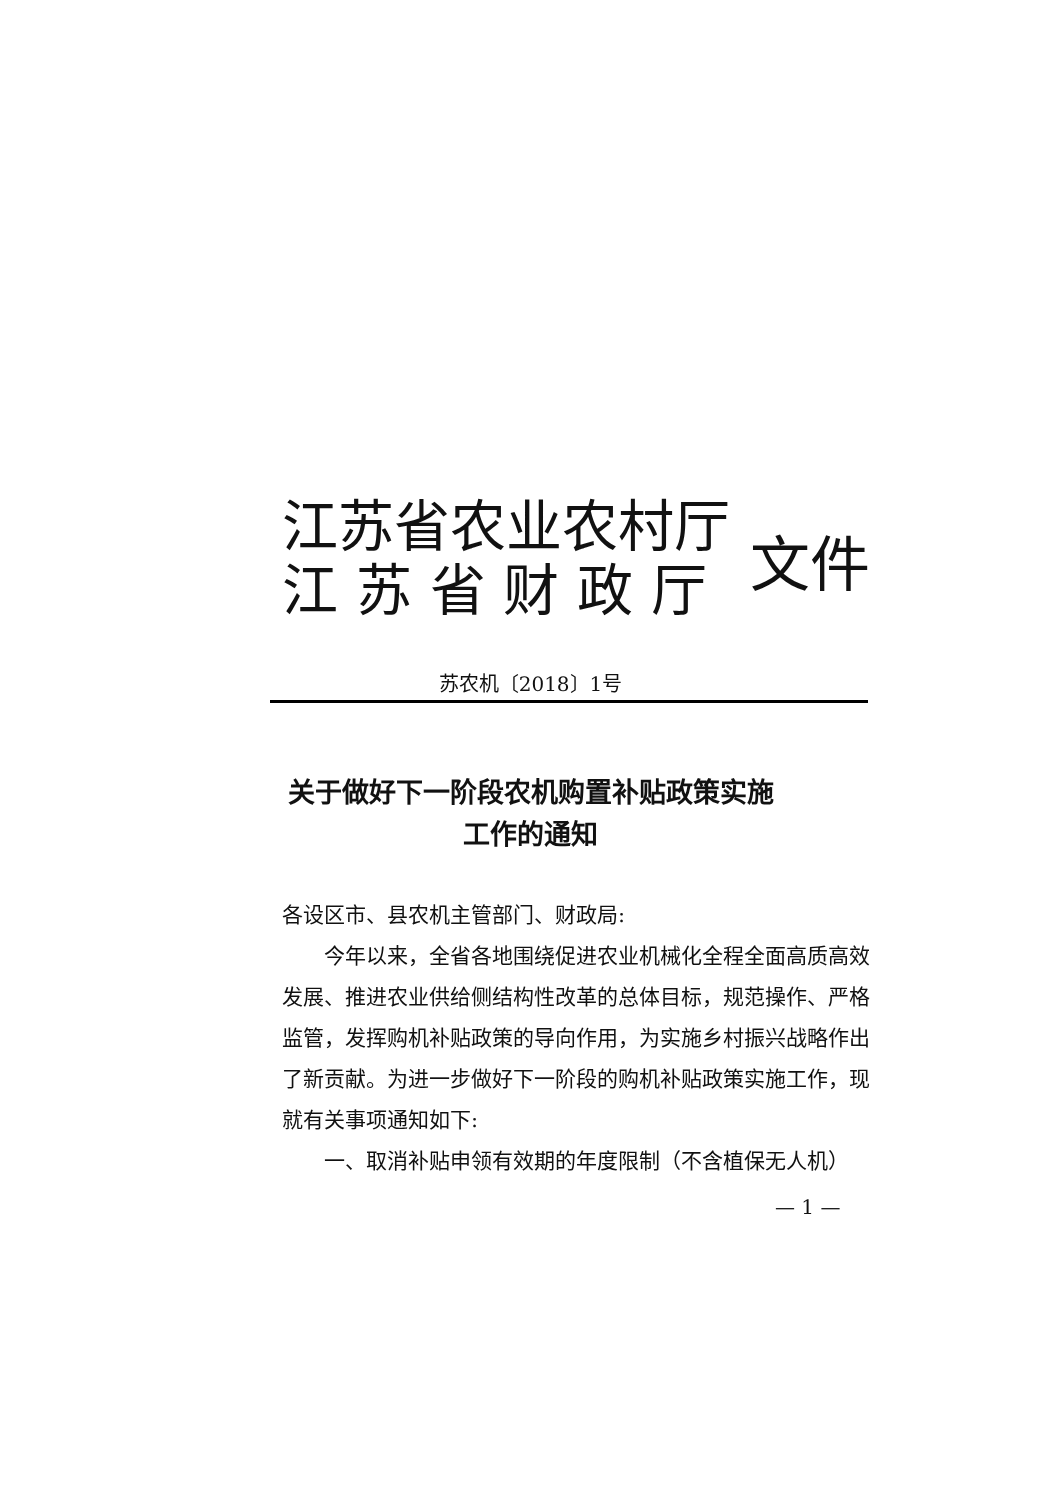江苏省农业农村厅
江 苏 省 财 政 厅
文件
苏农机〔2018〕1号
关于做好下一阶段农机购置补贴政策实施
工作的通知
各设区市、县农机主管部门、财政局:
今年以来，全省各地围绕促进农业机械化全程全面高质高效发展、推进农业供给侧结构性改革的总体目标，规范操作、严格监管，发挥购机补贴政策的导向作用，为实施乡村振兴战略作出了新贡献。为进一步做好下一阶段的购机补贴政策实施工作，现就有关事项通知如下:
一、取消补贴申领有效期的年度限制（不含植保无人机）
— 1 —